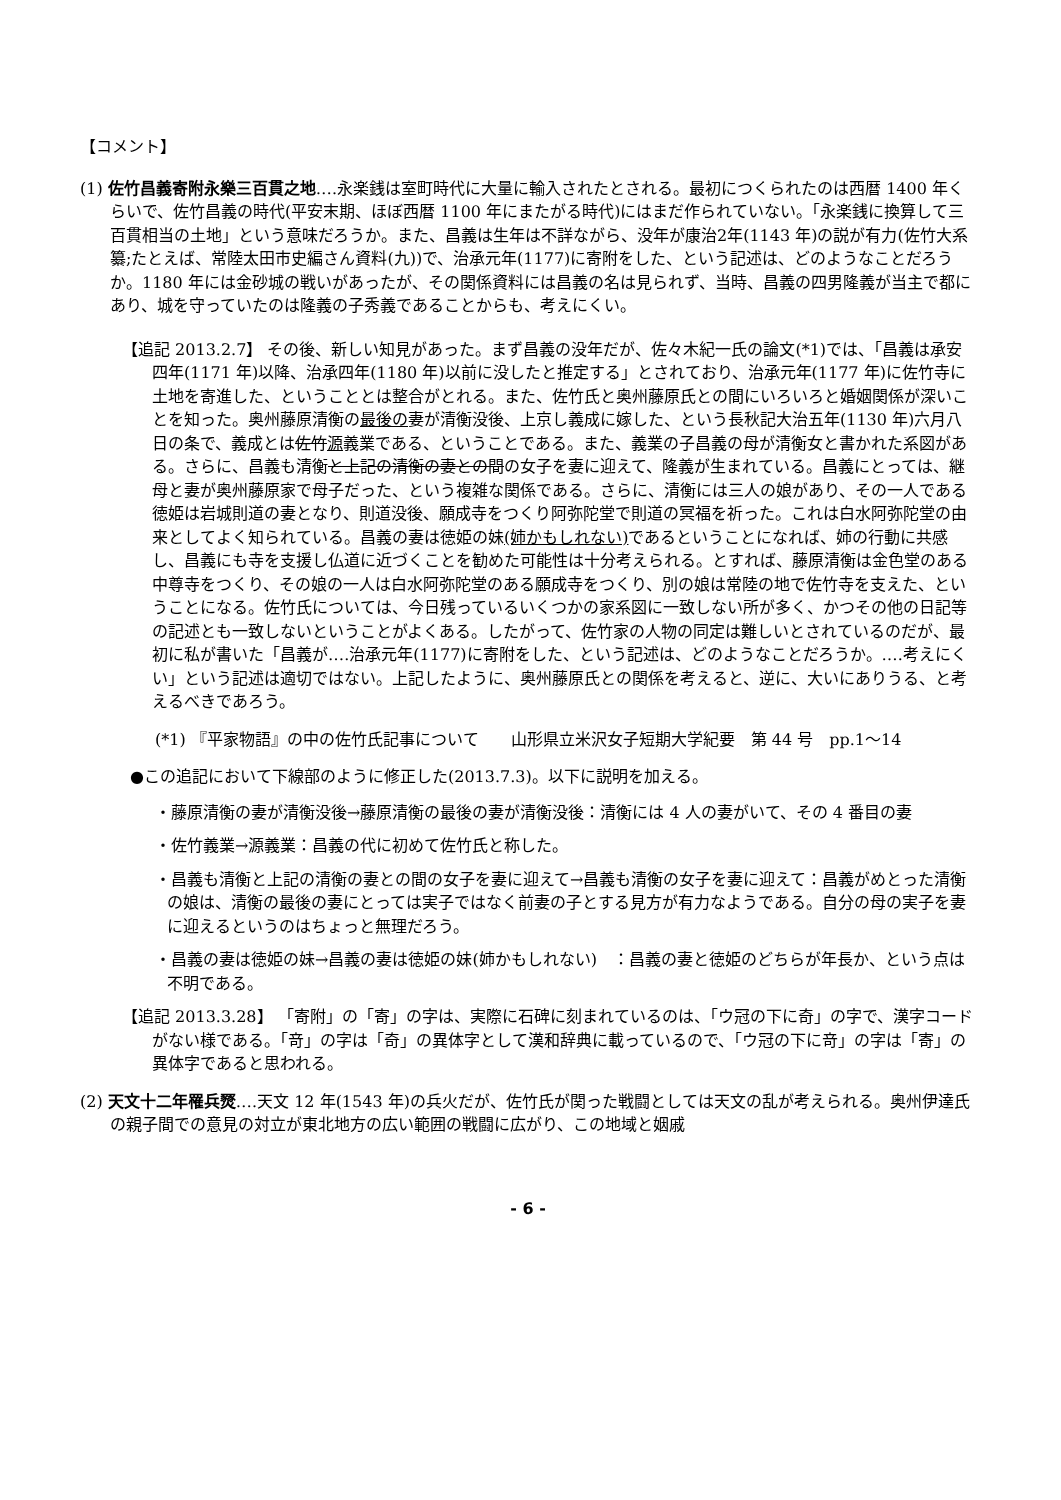【コメント】
(1) 佐竹昌義寄附永樂三百貫之地‥‥永楽銭は室町時代に大量に輸入されたとされる。最初につくられたのは西暦 1400 年くらいで、佐竹昌義の時代(平安末期、ほぼ西暦 1100 年にまたがる時代)にはまだ作られていない。「永楽銭に換算して三百貫相当の土地」という意味だろうか。また、昌義は生年は不詳ながら、没年が康治2年(1143 年)の説が有力(佐竹大系纂;たとえば、常陸太田市史編さん資料(九))で、治承元年(1177)に寄附をした、という記述は、どのようなことだろうか。1180 年には金砂城の戦いがあったが、その関係資料には昌義の名は見られず、当時、昌義の四男隆義が当主で都にあり、城を守っていたのは隆義の子秀義であることからも、考えにくい。
【追記 2013.2.7】 その後、新しい知見があった。まず昌義の没年だが、佐々木紀一氏の論文(*1)では、「昌義は承安四年(1171 年)以降、治承四年(1180 年)以前に没したと推定する」とされており、治承元年(1177 年)に佐竹寺に土地を寄進した、ということとは整合がとれる。また、佐竹氏と奥州藤原氏との間にいろいろと婚姻関係が深いことを知った。奥州藤原清衡の最後の妻が清衡没後、上京し義成に嫁した、という長秋記大治五年(1130 年)六月八日の条で、義成とは佐竹源義業である、ということである。また、義業の子昌義の母が清衡女と書かれた系図がある。さらに、昌義も清衡と上記の清衡の妻との間の女子を妻に迎えて、隆義が生まれている。昌義にとっては、継母と妻が奥州藤原家で母子だった、という複雑な関係である。さらに、清衡には三人の娘があり、その一人である徳姫は岩城則道の妻となり、則道没後、願成寺をつくり阿弥陀堂で則道の冥福を祈った。これは白水阿弥陀堂の由来としてよく知られている。昌義の妻は徳姫の妹(姉かもしれない) であるということになれば、姉の行動に共感し、昌義にも寺を支援し仏道に近づくことを勧めた可能性は十分考えられる。とすれば、藤原清衡は金色堂のある中尊寺をつくり、その娘の一人は白水阿弥陀堂のある願成寺をつくり、別の娘は常陸の地で佐竹寺を支えた、ということになる。佐竹氏については、今日残っているいくつかの家系図に一致しない所が多く、かつその他の日記等の記述とも一致しないということがよくある。したがって、佐竹家の人物の同定は難しいとされているのだが、最初に私が書いた「昌義が‥‥治承元年(1177)に寄附をした、という記述は、どのようなことだろうか。‥‥考えにくい」という記述は適切ではない。上記したように、奥州藤原氏との関係を考えると、逆に、大いにありうる、と考えるべきであろう。
(*1) 『平家物語』の中の佐竹氏記事について　　山形県立米沢女子短期大学紀要　第 44 号　pp.1～14
●この追記において下線部のように修正した(2013.7.3)。以下に説明を加える。
・藤原清衡の妻が清衡没後→藤原清衡の最後の妻が清衡没後：清衡には 4 人の妻がいて、その 4 番目の妻
・佐竹義業→源義業：昌義の代に初めて佐竹氏と称した。
・昌義も清衡と上記の清衡の妻との間の女子を妻に迎えて→昌義も清衡の女子を妻に迎えて：昌義がめとった清衡の娘は、清衡の最後の妻にとっては実子ではなく前妻の子とする見方が有力なようである。自分の母の実子を妻に迎えるというのはちょっと無理だろう。
・昌義の妻は徳姫の妹→昌義の妻は徳姫の妹(姉かもしれない)　：昌義の妻と徳姫のどちらが年長か、という点は不明である。
【追記 2013.3.28】 「寄附」の「寄」の字は、実際に石碑に刻まれているのは、「ウ冠の下に奇」の字で、漢字コードがない様である。「竒」の字は「奇」の異体字として漢和辞典に載っているので、「ウ冠の下に竒」の字は「寄」の異体字であると思われる。
(2) 天文十二年罹兵燹‥‥天文 12 年(1543 年)の兵火だが、佐竹氏が関った戦闘としては天文の乱が考えられる。奥州伊達氏の親子間での意見の対立が東北地方の広い範囲の戦闘に広がり、この地域と姻戚
- 6 -